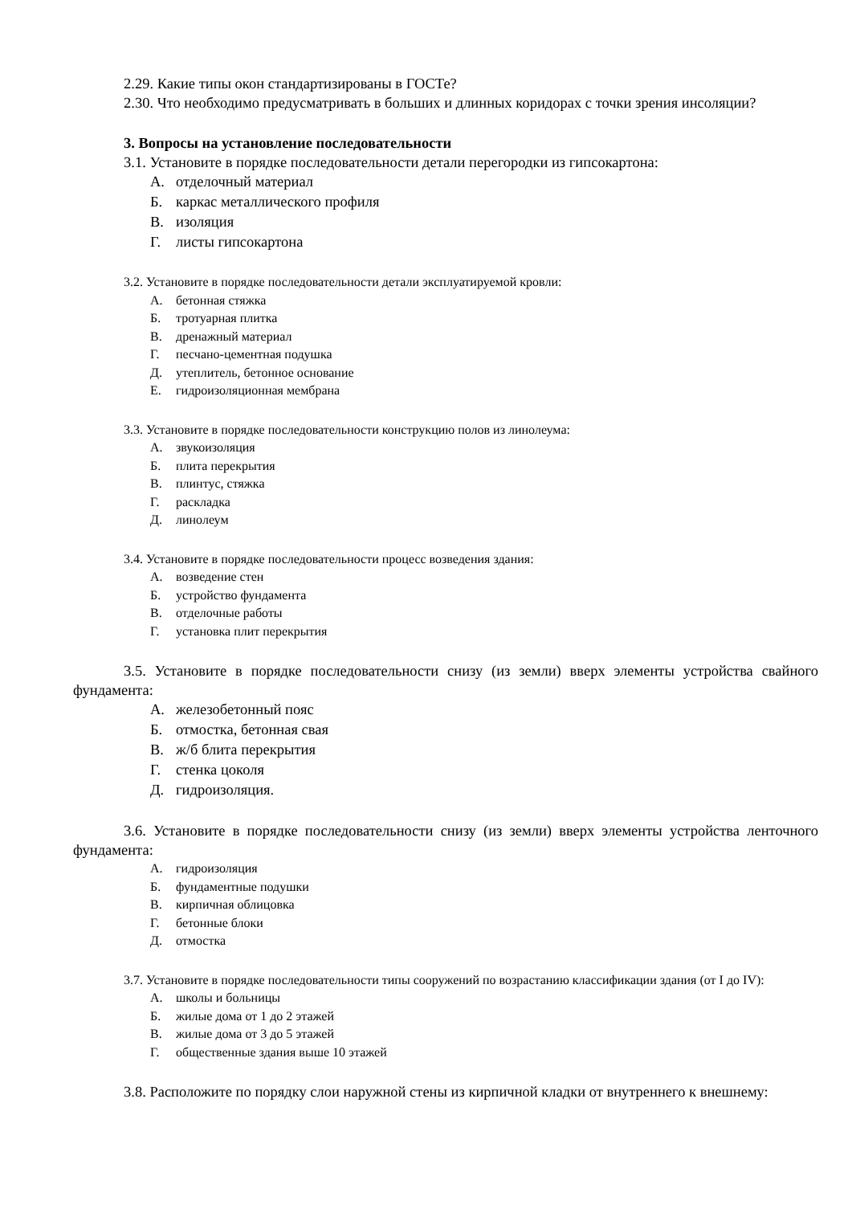2.29. Какие типы окон стандартизированы в ГОСТе?
2.30. Что необходимо предусматривать в больших и длинных коридорах с точки зрения инсоляции?
3. Вопросы на установление последовательности
3.1. Установите в порядке последовательности детали перегородки из гипсокартона:
А. отделочный материал
Б. каркас металлического профиля
В. изоляция
Г. листы гипсокартона
3.2. Установите в порядке последовательности детали эксплуатируемой кровли:
А. бетонная стяжка
Б. тротуарная плитка
В. дренажный материал
Г. песчано-цементная подушка
Д. утеплитель, бетонное основание
Е. гидроизоляционная мембрана
3.3. Установите в порядке последовательности конструкцию полов из линолеума:
А. звукоизоляция
Б. плита перекрытия
В. плинтус, стяжка
Г. раскладка
Д. линолеум
3.4. Установите в порядке последовательности процесс возведения здания:
А. возведение стен
Б. устройство фундамента
В. отделочные работы
Г. установка плит перекрытия
3.5. Установите в порядке последовательности снизу (из земли) вверх элементы устройства свайного фундамента:
А. железобетонный пояс
Б. отмостка, бетонная свая
В. ж/б блита перекрытия
Г. стенка цоколя
Д. гидроизоляция.
3.6. Установите в порядке последовательности снизу (из земли) вверх элементы устройства ленточного фундамента:
А. гидроизоляция
Б. фундаментные подушки
В. кирпичная облицовка
Г. бетонные блоки
Д. отмостка
3.7. Установите в порядке последовательности типы сооружений по возрастанию классификации здания (от I до IV):
А. школы и больницы
Б. жилые дома от 1 до 2 этажей
В. жилые дома от 3 до 5 этажей
Г. общественные здания выше 10 этажей
3.8. Расположите по порядку слои наружной стены из кирпичной кладки от внутреннего к внешнему: